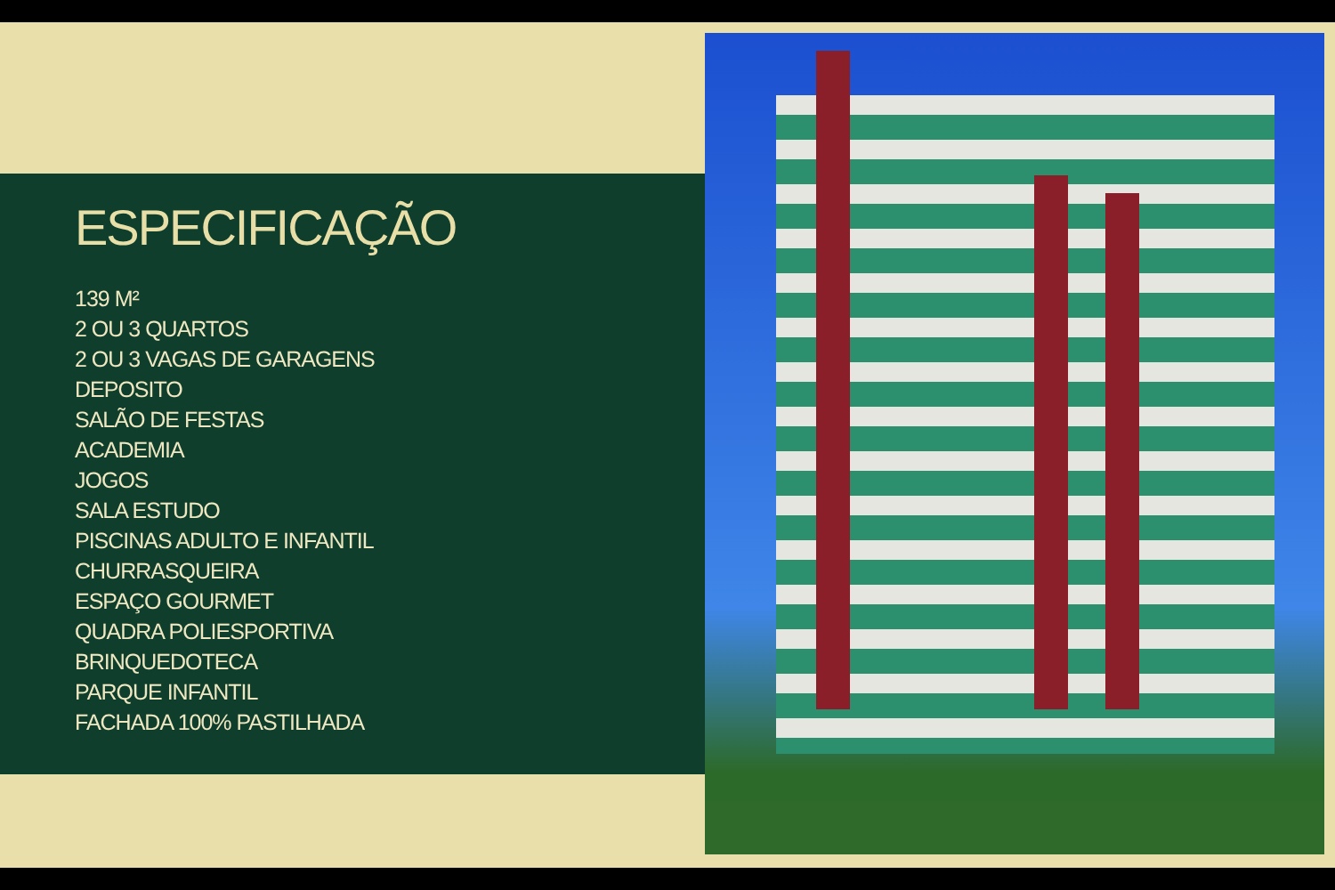ESPECIFICAÇÃO
139 M²
2 OU 3 QUARTOS
2 OU 3 VAGAS DE GARAGENS
DEPOSITO
SALÃO DE FESTAS
ACADEMIA
JOGOS
SALA ESTUDO
PISCINAS ADULTO E INFANTIL
CHURRASQUEIRA
ESPAÇO GOURMET
QUADRA POLIESPORTIVA
BRINQUEDOTECA
PARQUE INFANTIL
FACHADA 100% PASTILHADA